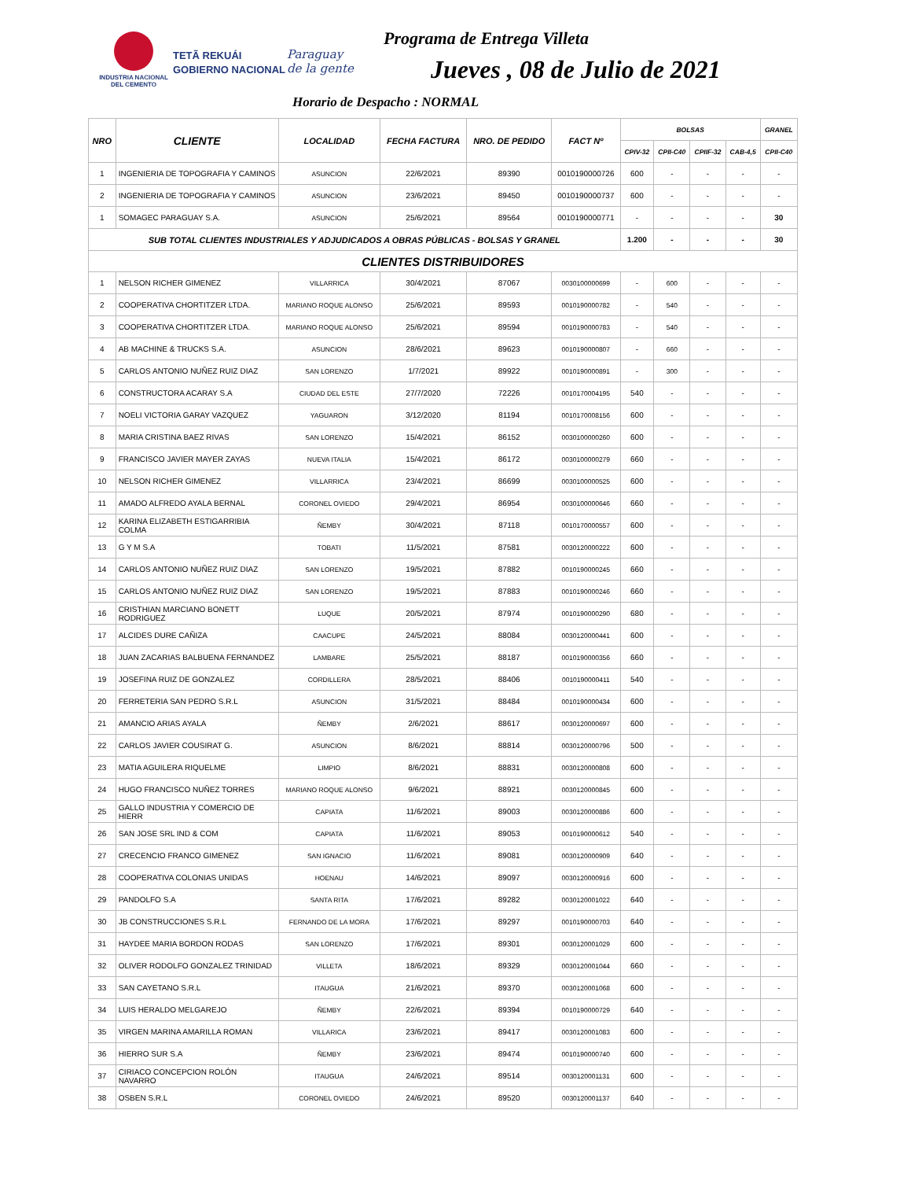INDUSTRIA NACIONAL
DEL CEMENTO
TETÃ REKUÁI
GOBIERNO NACIONAL
Paraguay
de la gente
Programa de Entrega Villeta
Jueves , 08 de Julio de 2021
Horario de Despacho : NORMAL
| NRO | CLIENTE | LOCALIDAD | FECHA FACTURA | NRO. DE PEDIDO | FACT Nº | BOLSAS | | | | GRANEL |
| --- | --- | --- | --- | --- | --- | --- | --- | --- | --- | --- |
| | | | | | | CPIV-32 | CPII-C40 | CPIIF-32 | CAB-4,5 | CPII-C40 |
| 1 | INGENIERIA DE TOPOGRAFIA Y CAMINOS | ASUNCION | 22/6/2021 | 89390 | 0010190000726 | 600 | - | - | - | - |
| 2 | INGENIERIA DE TOPOGRAFIA Y CAMINOS | ASUNCION | 23/6/2021 | 89450 | 0010190000737 | 600 | - | - | - | - |
| 1 | SOMAGEC PARAGUAY S.A. | ASUNCION | 25/6/2021 | 89564 | 0010190000771 | - | - | - | - | 30 |
| SUB TOTAL CLIENTES INDUSTRIALES Y ADJUDICADOS A OBRAS PÚBLICAS - BOLSAS Y GRANEL | | | | | | 1.200 | - | - | - | 30 |
| CLIENTES DISTRIBUIDORES | | | | | | | | | | |
| 1 | NELSON RICHER GIMENEZ | VILLARRICA | 30/4/2021 | 87067 | 0030100000699 | - | 600 | - | - | - |
| 2 | COOPERATIVA CHORTITZER LTDA. | MARIANO ROQUE ALONSO | 25/6/2021 | 89593 | 0010190000782 | - | 540 | - | - | - |
| 3 | COOPERATIVA CHORTITZER LTDA. | MARIANO ROQUE ALONSO | 25/6/2021 | 89594 | 0010190000783 | - | 540 | - | - | - |
| 4 | AB MACHINE & TRUCKS S.A. | ASUNCION | 28/6/2021 | 89623 | 0010190000807 | - | 660 | - | - | - |
| 5 | CARLOS ANTONIO NUÑEZ RUIZ DIAZ | SAN LORENZO | 1/7/2021 | 89922 | 0010190000891 | - | 300 | - | - | - |
| 6 | CONSTRUCTORA ACARAY S.A | CIUDAD DEL ESTE | 27/7/2020 | 72226 | 0010170004195 | 540 | - | - | - | - |
| 7 | NOELI VICTORIA GARAY VAZQUEZ | YAGUARON | 3/12/2020 | 81194 | 0010170008156 | 600 | - | - | - | - |
| 8 | MARIA CRISTINA BAEZ RIVAS | SAN LORENZO | 15/4/2021 | 86152 | 0030100000260 | 600 | - | - | - | - |
| 9 | FRANCISCO JAVIER MAYER ZAYAS | NUEVA ITALIA | 15/4/2021 | 86172 | 0030100000279 | 660 | - | - | - | - |
| 10 | NELSON RICHER GIMENEZ | VILLARRICA | 23/4/2021 | 86699 | 0030100000525 | 600 | - | - | - | - |
| 11 | AMADO ALFREDO AYALA BERNAL | CORONEL OVIEDO | 29/4/2021 | 86954 | 0030100000646 | 660 | - | - | - | - |
| 12 | KARINA ELIZABETH ESTIGARRIBIA COLMA | ÑEMBY | 30/4/2021 | 87118 | 0010170000557 | 600 | - | - | - | - |
| 13 | G Y M S.A | TOBATI | 11/5/2021 | 87581 | 0030120000222 | 600 | - | - | - | - |
| 14 | CARLOS ANTONIO NUÑEZ RUIZ DIAZ | SAN LORENZO | 19/5/2021 | 87882 | 0010190000245 | 660 | - | - | - | - |
| 15 | CARLOS ANTONIO NUÑEZ RUIZ DIAZ | SAN LORENZO | 19/5/2021 | 87883 | 0010190000246 | 660 | - | - | - | - |
| 16 | CRISTHIAN MARCIANO BONETT RODRIGUEZ | LUQUE | 20/5/2021 | 87974 | 0010190000290 | 680 | - | - | - | - |
| 17 | ALCIDES DURE CAÑIZA | CAACUPE | 24/5/2021 | 88084 | 0030120000441 | 600 | - | - | - | - |
| 18 | JUAN ZACARIAS BALBUENA FERNANDEZ | LAMBARE | 25/5/2021 | 88187 | 0010190000356 | 660 | - | - | - | - |
| 19 | JOSEFINA RUIZ DE GONZALEZ | CORDILLERA | 28/5/2021 | 88406 | 0010190000411 | 540 | - | - | - | - |
| 20 | FERRETERIA SAN PEDRO S.R.L | ASUNCION | 31/5/2021 | 88484 | 0010190000434 | 600 | - | - | - | - |
| 21 | AMANCIO ARIAS AYALA | ÑEMBY | 2/6/2021 | 88617 | 0030120000697 | 600 | - | - | - | - |
| 22 | CARLOS JAVIER COUSIRAT G. | ASUNCION | 8/6/2021 | 88814 | 0030120000796 | 500 | - | - | - | - |
| 23 | MATIA AGUILERA RIQUELME | LIMPIO | 8/6/2021 | 88831 | 0030120000808 | 600 | - | - | - | - |
| 24 | HUGO FRANCISCO NUÑEZ TORRES | MARIANO ROQUE ALONSO | 9/6/2021 | 88921 | 0030120000845 | 600 | - | - | - | - |
| 25 | GALLO INDUSTRIA Y COMERCIO DE HIERR | CAPIATA | 11/6/2021 | 89003 | 0030120000886 | 600 | - | - | - | - |
| 26 | SAN JOSE SRL IND & COM | CAPIATA | 11/6/2021 | 89053 | 0010190000612 | 540 | - | - | - | - |
| 27 | CRECENCIO FRANCO GIMENEZ | SAN IGNACIO | 11/6/2021 | 89081 | 0030120000909 | 640 | - | - | - | - |
| 28 | COOPERATIVA COLONIAS UNIDAS | HOENAU | 14/6/2021 | 89097 | 0030120000916 | 600 | - | - | - | - |
| 29 | PANDOLFO S.A | SANTA RITA | 17/6/2021 | 89282 | 0030120001022 | 640 | - | - | - | - |
| 30 | JB CONSTRUCCIONES S.R.L | FERNANDO DE LA MORA | 17/6/2021 | 89297 | 0010190000703 | 640 | - | - | - | - |
| 31 | HAYDEE MARIA BORDON RODAS | SAN LORENZO | 17/6/2021 | 89301 | 0030120001029 | 600 | - | - | - | - |
| 32 | OLIVER RODOLFO GONZALEZ TRINIDAD | VILLETA | 18/6/2021 | 89329 | 0030120001044 | 660 | - | - | - | - |
| 33 | SAN CAYETANO S.R.L | ITAUGUA | 21/6/2021 | 89370 | 0030120001068 | 600 | - | - | - | - |
| 34 | LUIS HERALDO MELGAREJO | ÑEMBY | 22/6/2021 | 89394 | 0010190000729 | 640 | - | - | - | - |
| 35 | VIRGEN MARINA AMARILLA ROMAN | VILLARICA | 23/6/2021 | 89417 | 0030120001083 | 600 | - | - | - | - |
| 36 | HIERRO SUR S.A | ÑEMBY | 23/6/2021 | 89474 | 0010190000740 | 600 | - | - | - | - |
| 37 | CIRIACO CONCEPCION ROLÓN NAVARRO | ITAUGUA | 24/6/2021 | 89514 | 0030120001131 | 600 | - | - | - | - |
| 38 | OSBEN S.R.L | CORONEL OVIEDO | 24/6/2021 | 89520 | 0030120001137 | 640 | - | - | - | - |